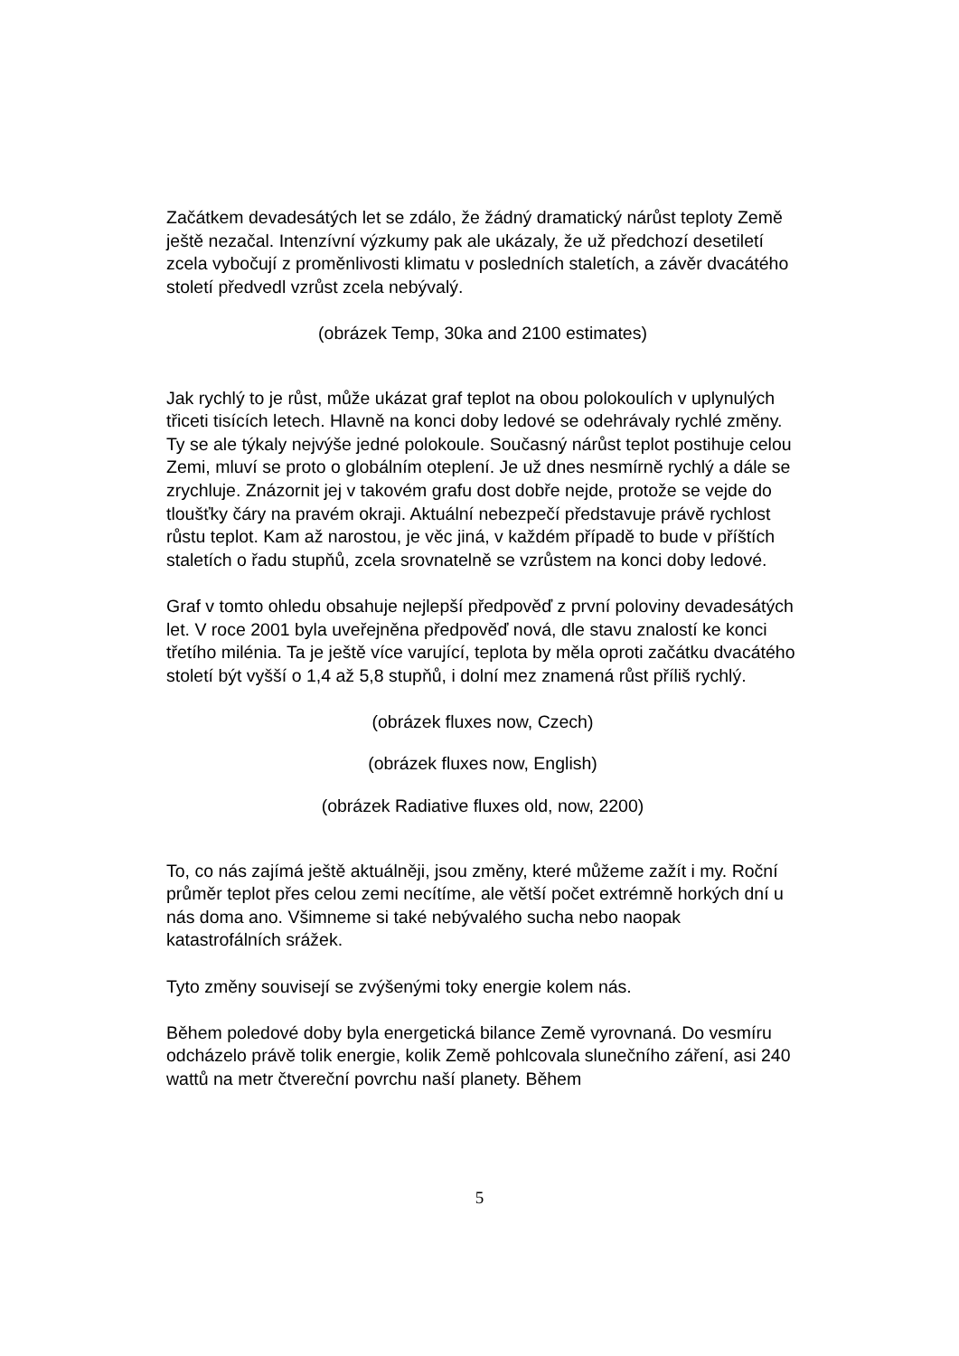Začátkem devadesátých let se zdálo, že žádný dramatický nárůst teploty Země ještě nezačal. Intenzívní výzkumy pak ale ukázaly, že už předchozí desetiletí zcela vybočují z proměnlivosti klimatu v posledních staletích, a závěr dvacátého století předvedl vzrůst zcela nebývalý.
(obrázek Temp, 30ka and 2100 estimates)
Jak rychlý to je růst, může ukázat graf teplot na obou polokoulích v uplynulých třiceti tisících letech. Hlavně na konci doby ledové se odehrávaly rychlé změny. Ty se ale týkaly nejvýše jedné polokoule. Současný nárůst teplot postihuje celou Zemi, mluví se proto o globálním oteplení. Je už dnes nesmírně rychlý a dále se zrychluje. Znázornit jej v takovém grafu dost dobře nejde, protože se vejde do tloušťky čáry na pravém okraji. Aktuální nebezpečí představuje právě rychlost růstu teplot. Kam až narostou, je věc jiná, v každém případě to bude v příštích staletích o řadu stupňů, zcela srovnatelně se vzrůstem na konci doby ledové.
Graf v tomto ohledu obsahuje nejlepší předpověď z první poloviny devadesátých let. V roce 2001 byla uveřejněna předpověď nová, dle stavu znalostí ke konci třetího milénia. Ta je ještě více varující, teplota by měla oproti začátku dvacátého století být vyšší o 1,4 až 5,8 stupňů, i dolní mez znamená růst příliš rychlý.
(obrázek fluxes now, Czech)
(obrázek fluxes now, English)
(obrázek Radiative fluxes old, now, 2200)
To, co nás zajímá ještě aktuálněji, jsou změny, které můžeme zažít i my. Roční průměr teplot přes celou zemi necítíme, ale větší počet extrémně horkých dní u nás doma ano. Všimneme si také nebývalého sucha nebo naopak katastrofálních srážek.
Tyto změny souvisejí se zvýšenými toky energie kolem nás.
Během poledové doby byla energetická bilance Země vyrovnaná. Do vesmíru odcházelo právě tolik energie, kolik Země pohlcovala slunečního záření, asi 240 wattů na metr čtvereční povrchu naší planety. Během
5